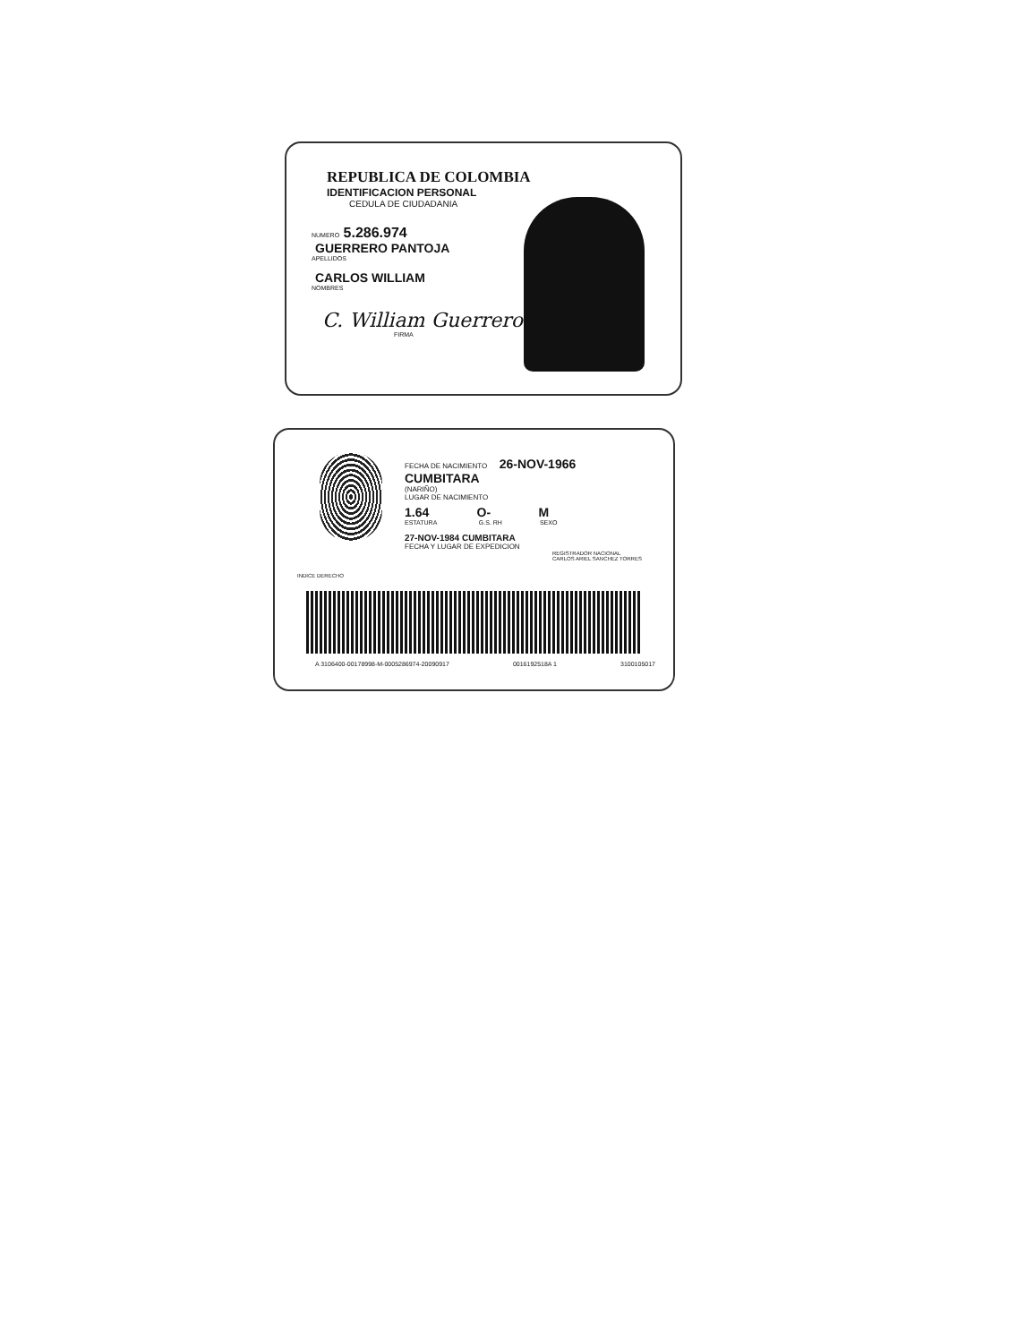REPUBLICA DE COLOMBIA
IDENTIFICACION PERSONAL
CEDULA DE CIUDADANIA
NUMERO 5.286.974
GUERRERO PANTOJA
APELLIDOS
CARLOS WILLIAM
NOMBRES
C. William Guerrero
FIRMA
FECHA DE NACIMIENTO 26-NOV-1966
CUMBITARA
(NARIÑO)
LUGAR DE NACIMIENTO
1.64 O- M
ESTATURA G.S. RH SEXO
27-NOV-1984 CUMBITARA
FECHA Y LUGAR DE EXPEDICION
REGISTRADOR NACIONAL
CARLOS ARIEL SANCHEZ TORRES
INDICE DERECHO
A 3106400-00178998-M-0005286974-20090917 0016192518A 1 3100105017